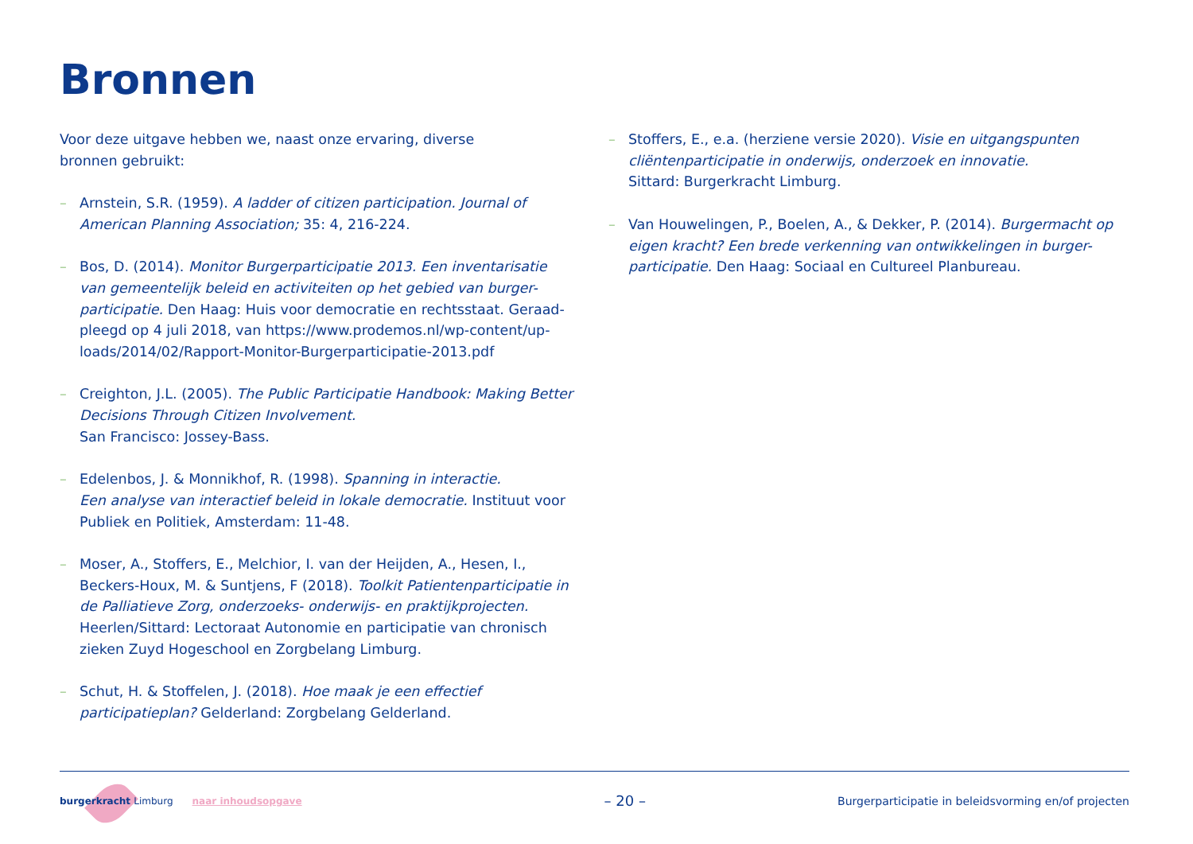Bronnen
Voor deze uitgave hebben we, naast onze ervaring, diverse
bronnen gebruikt:
– Arnstein, S.R. (1959). A ladder of citizen participation. Journal of American Planning Association; 35: 4, 216-224.
– Bos, D. (2014). Monitor Burgerparticipatie 2013. Een inventarisatie van gemeentelijk beleid en activiteiten op het gebied van burger-participatie. Den Haag: Huis voor democratie en rechtsstaat. Geraad-pleegd op 4 juli 2018, van https://www.prodemos.nl/wp-content/up-loads/2014/02/Rapport-Monitor-Burgerparticipatie-2013.pdf
– Creighton, J.L. (2005). The Public Participatie Handbook: Making Better Decisions Through Citizen Involvement.
San Francisco: Jossey-Bass.
– Edelenbos, J. & Monnikhof, R. (1998). Spanning in interactie.
Een analyse van interactief beleid in lokale democratie. Instituut voor Publiek en Politiek, Amsterdam: 11-48.
– Moser, A., Stoffers, E., Melchior, I. van der Heijden, A., Hesen, I., Beckers-Houx, M. & Suntjens, F (2018). Toolkit Patientenparticipatie in de Palliatieve Zorg, onderzoeks- onderwijs- en praktijkprojecten. Heerlen/Sittard: Lectoraat Autonomie en participatie van chronisch zieken Zuyd Hogeschool en Zorgbelang Limburg.
– Schut, H. & Stoffelen, J. (2018). Hoe maak je een effectief participatieplan? Gelderland: Zorgbelang Gelderland.
– Stoffers, E., e.a. (herziene versie 2020). Visie en uitgangspunten cliëntenparticipatie in onderwijs, onderzoek en innovatie.
Sittard: Burgerkracht Limburg.
– Van Houwelingen, P., Boelen, A., & Dekker, P. (2014). Burgermacht op eigen kracht? Een brede verkenning van ontwikkelingen in burger-participatie. Den Haag: Sociaal en Cultureel Planbureau.
burgerkracht Limburg naar inhoudsopgave – 20 – Burgerparticipatie in beleidsvorming en/of projecten